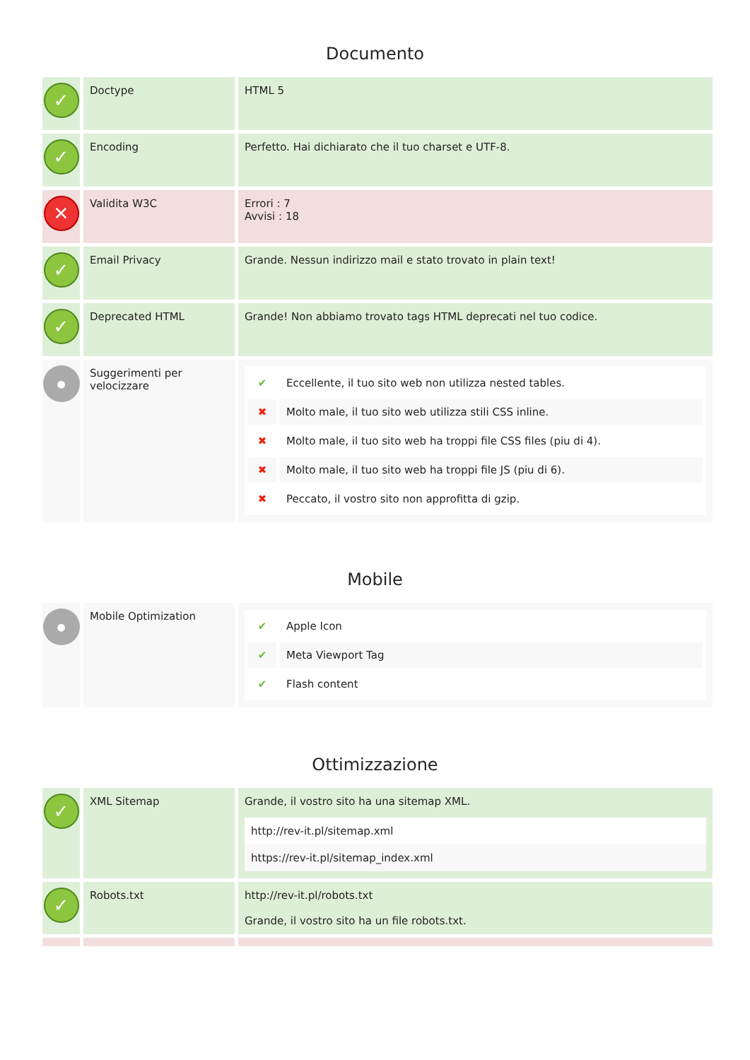Documento
| ✓ | Doctype | HTML 5 |
| ✓ | Encoding | Perfetto. Hai dichiarato che il tuo charset e UTF-8. |
| ✕ | Validita W3C | Errori : 7 Avvisi : 18 |
| ✓ | Email Privacy | Grande. Nessun indirizzo mail e stato trovato in plain text! |
| ✓ | Deprecated HTML | Grande! Non abbiamo trovato tags HTML deprecati nel tuo codice. |
| ● | Suggerimenti per velocizzare | / ✔ / Eccellente, il tuo sito web non utilizza nested tables. / / ✖ / Molto male, il tuo sito web utilizza stili CSS inline. / / ✖ / Molto male, il tuo sito web ha troppi file CSS files (piu di 4). / / ✖ / Molto male, il tuo sito web ha troppi file JS (piu di 6). / / ✖ / Peccato, il vostro sito non approfitta di gzip. / |
Mobile
| ● | Mobile Optimization | / ✔ / Apple Icon / / ✔ / Meta Viewport Tag / / ✔ / Flash content / |
Ottimizzazione
| ✓ | XML Sitemap | Grande, il vostro sito ha una sitemap XML. http://rev-it.pl/sitemap.xml https://rev-it.pl/sitemap_index.xml |
| ✓ | Robots.txt | http://rev-it.pl/robots.txt Grande, il vostro sito ha un file robots.txt. |